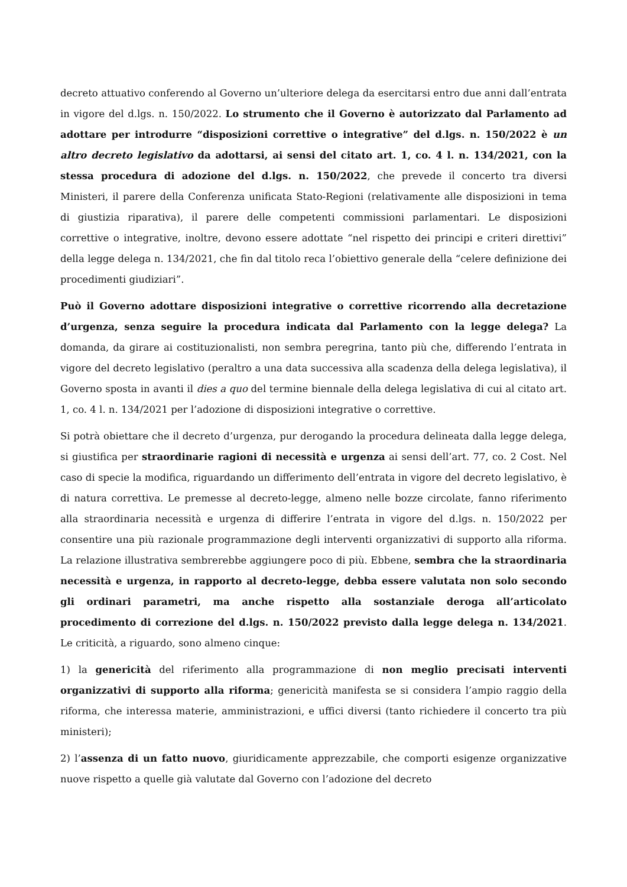decreto attuativo conferendo al Governo un’ulteriore delega da esercitarsi entro due anni dall’entrata in vigore del d.lgs. n. 150/2022. Lo strumento che il Governo è autorizzato dal Parlamento ad adottare per introdurre “disposizioni correttive o integrative” del d.lgs. n. 150/2022 è un altro decreto legislativo da adottarsi, ai sensi del citato art. 1, co. 4 l. n. 134/2021, con la stessa procedura di adozione del d.lgs. n. 150/2022, che prevede il concerto tra diversi Ministeri, il parere della Conferenza unificata Stato-Regioni (relativamente alle disposizioni in tema di giustizia riparativa), il parere delle competenti commissioni parlamentari. Le disposizioni correttive o integrative, inoltre, devono essere adottate “nel rispetto dei principi e criteri direttivi” della legge delega n. 134/2021, che fin dal titolo reca l’obiettivo generale della “celere definizione dei procedimenti giudiziari”.
Può il Governo adottare disposizioni integrative o correttive ricorrendo alla decretazione d’urgenza, senza seguire la procedura indicata dal Parlamento con la legge delega? La domanda, da girare ai costituzionalisti, non sembra peregrina, tanto più che, differendo l’entrata in vigore del decreto legislativo (peraltro a una data successiva alla scadenza della delega legislativa), il Governo sposta in avanti il dies a quo del termine biennale della delega legislativa di cui al citato art. 1, co. 4 l. n. 134/2021 per l’adozione di disposizioni integrative o correttive.
Si potrà obiettare che il decreto d’urgenza, pur derogando la procedura delineata dalla legge delega, si giustifica per straordinarie ragioni di necessità e urgenza ai sensi dell’art. 77, co. 2 Cost. Nel caso di specie la modifica, riguardando un differimento dell’entrata in vigore del decreto legislativo, è di natura correttiva. Le premesse al decreto-legge, almeno nelle bozze circolate, fanno riferimento alla straordinaria necessità e urgenza di differire l’entrata in vigore del d.lgs. n. 150/2022 per consentire una più razionale programmazione degli interventi organizzativi di supporto alla riforma. La relazione illustrativa sembrerebbe aggiungere poco di più. Ebbene, sembra che la straordinaria necessità e urgenza, in rapporto al decreto-legge, debba essere valutata non solo secondo gli ordinari parametri, ma anche rispetto alla sostanziale deroga all’articolato procedimento di correzione del d.lgs. n. 150/2022 previsto dalla legge delega n. 134/2021. Le criticità, a riguardo, sono almeno cinque:
1) la genericità del riferimento alla programmazione di non meglio precisati interventi organizzativi di supporto alla riforma; genericità manifesta se si considera l’ampio raggio della riforma, che interessa materie, amministrazioni, e uffici diversi (tanto richiedere il concerto tra più ministeri);
2) l’assenza di un fatto nuovo, giuridicamente apprezzabile, che comporti esigenze organizzative nuove rispetto a quelle già valutate dal Governo con l’adozione del decreto